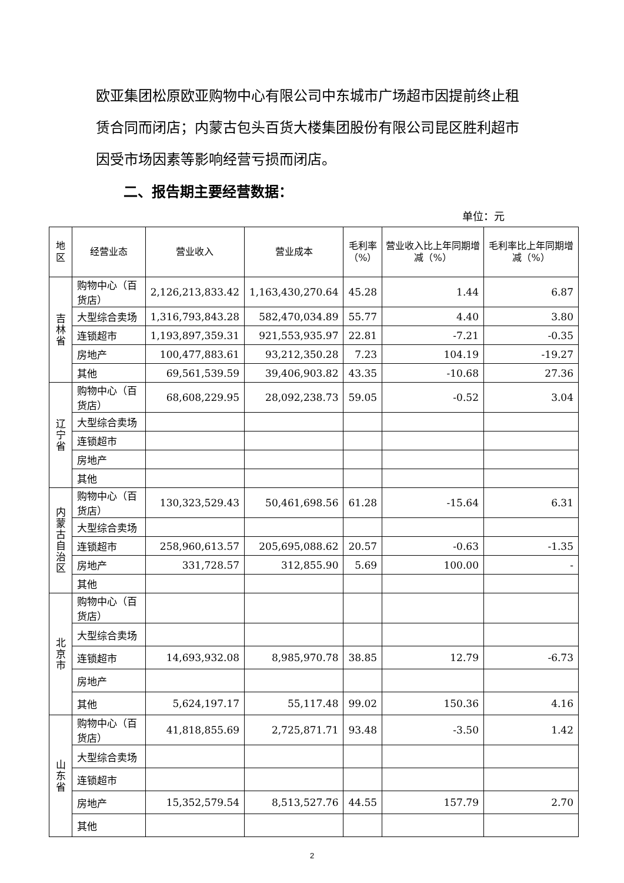欧亚集团松原欧亚购物中心有限公司中东城市广场超市因提前终止租赁合同而闭店；内蒙古包头百货大楼集团股份有限公司昆区胜利超市因受市场因素等影响经营亏损而闭店。
二、报告期主要经营数据：
单位：元
| 地区 | 经营业态 | 营业收入 | 营业成本 | 毛利率 （%） | 营业收入比上年同期增减（%） | 毛利率比上年同期增减（%） |
| --- | --- | --- | --- | --- | --- | --- |
| 吉 林 省 | 购物中心（百货店） | 2,126,213,833.42 | 1,163,430,270.64 | 45.28 | 1.44 | 6.87 |
| | 大型综合卖场 | 1,316,793,843.28 | 582,470,034.89 | 55.77 | 4.40 | 3.80 |
| | 连锁超市 | 1,193,897,359.31 | 921,553,935.97 | 22.81 | -7.21 | -0.35 |
| | 房地产 | 100,477,883.61 | 93,212,350.28 | 7.23 | 104.19 | -19.27 |
| | 其他 | 69,561,539.59 | 39,406,903.82 | 43.35 | -10.68 | 27.36 |
| 辽 宁 省 | 购物中心（百货店） | 68,608,229.95 | 28,092,238.73 | 59.05 | -0.52 | 3.04 |
| | 大型综合卖场 | | | | | |
| | 连锁超市 | | | | | |
| | 房地产 | | | | | |
| | 其他 | | | | | |
| 内 蒙 古 自 治 区 | 购物中心（百货店） | 130,323,529.43 | 50,461,698.56 | 61.28 | -15.64 | 6.31 |
| | 大型综合卖场 | | | | | |
| | 连锁超市 | 258,960,613.57 | 205,695,088.62 | 20.57 | -0.63 | -1.35 |
| | 房地产 | 331,728.57 | 312,855.90 | 5.69 | 100.00 | - |
| | 其他 | | | | | |
| 北 京 市 | 购物中心（百货店） | | | | | |
| | 大型综合卖场 | | | | | |
| | 连锁超市 | 14,693,932.08 | 8,985,970.78 | 38.85 | 12.79 | -6.73 |
| | 房地产 | | | | | |
| | 其他 | 5,624,197.17 | 55,117.48 | 99.02 | 150.36 | 4.16 |
| 山 东 省 | 购物中心（百货店） | 41,818,855.69 | 2,725,871.71 | 93.48 | -3.50 | 1.42 |
| | 大型综合卖场 | | | | | |
| | 连锁超市 | | | | | |
| | 房地产 | 15,352,579.54 | 8,513,527.76 | 44.55 | 157.79 | 2.70 |
| | 其他 | | | | | |
2